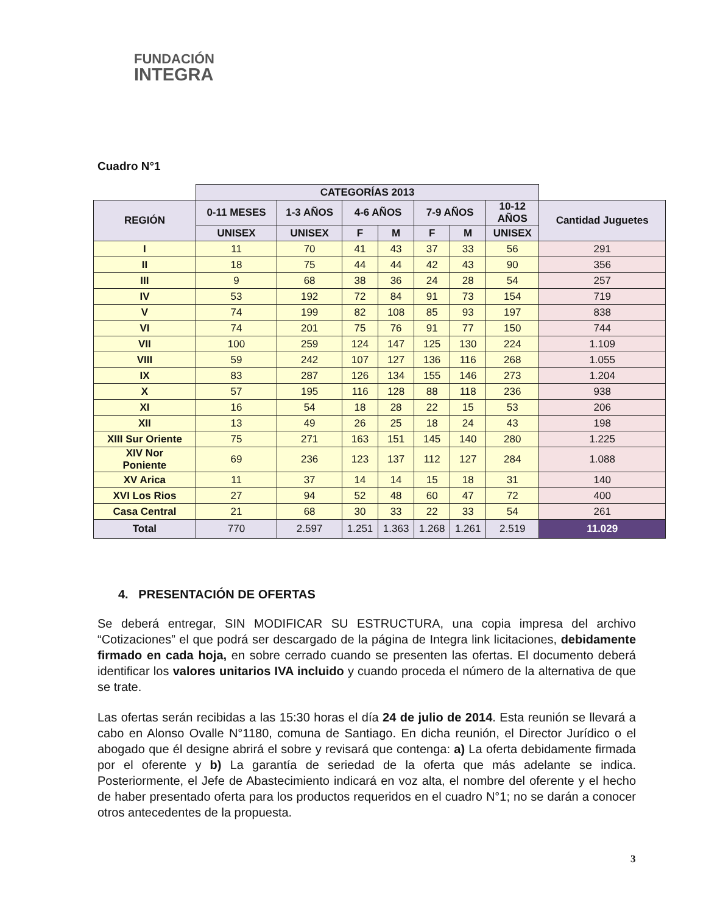FUNDACIÓN
INTEGRA
Cuadro N°1
| | CATEGORÍAS 2013 | | | | | | | |
| --- | --- | --- | --- | --- | --- | --- | --- | --- |
| REGIÓN | 0-11 MESES | 1-3 AÑOS | 4-6 AÑOS | | 7-9 AÑOS | | 10-12 AÑOS | Cantidad Juguetes |
| | UNISEX | UNISEX | F | M | F | M | UNISEX | |
| I | 11 | 70 | 41 | 43 | 37 | 33 | 56 | 291 |
| II | 18 | 75 | 44 | 44 | 42 | 43 | 90 | 356 |
| III | 9 | 68 | 38 | 36 | 24 | 28 | 54 | 257 |
| IV | 53 | 192 | 72 | 84 | 91 | 73 | 154 | 719 |
| V | 74 | 199 | 82 | 108 | 85 | 93 | 197 | 838 |
| VI | 74 | 201 | 75 | 76 | 91 | 77 | 150 | 744 |
| VII | 100 | 259 | 124 | 147 | 125 | 130 | 224 | 1.109 |
| VIII | 59 | 242 | 107 | 127 | 136 | 116 | 268 | 1.055 |
| IX | 83 | 287 | 126 | 134 | 155 | 146 | 273 | 1.204 |
| X | 57 | 195 | 116 | 128 | 88 | 118 | 236 | 938 |
| XI | 16 | 54 | 18 | 28 | 22 | 15 | 53 | 206 |
| XII | 13 | 49 | 26 | 25 | 18 | 24 | 43 | 198 |
| XIII Sur Oriente | 75 | 271 | 163 | 151 | 145 | 140 | 280 | 1.225 |
| XIV Nor Poniente | 69 | 236 | 123 | 137 | 112 | 127 | 284 | 1.088 |
| XV Arica | 11 | 37 | 14 | 14 | 15 | 18 | 31 | 140 |
| XVI Los Rios | 27 | 94 | 52 | 48 | 60 | 47 | 72 | 400 |
| Casa Central | 21 | 68 | 30 | 33 | 22 | 33 | 54 | 261 |
| Total | 770 | 2.597 | 1.251 | 1.363 | 1.268 | 1.261 | 2.519 | 11.029 |
4. PRESENTACIÓN DE OFERTAS
Se deberá entregar, SIN MODIFICAR SU ESTRUCTURA, una copia impresa del archivo “Cotizaciones” el que podrá ser descargado de la página de Integra link licitaciones, debidamente firmado en cada hoja, en sobre cerrado cuando se presenten las ofertas. El documento deberá identificar los valores unitarios IVA incluido y cuando proceda el número de la alternativa de que se trate.
Las ofertas serán recibidas a las 15:30 horas el día 24 de julio de 2014. Esta reunión se llevará a cabo en Alonso Ovalle N°1180, comuna de Santiago. En dicha reunión, el Director Jurídico o el abogado que él designe abrirá el sobre y revisará que contenga: a) La oferta debidamente firmada por el oferente y b) La garantía de seriedad de la oferta que más adelante se indica. Posteriormente, el Jefe de Abastecimiento indicará en voz alta, el nombre del oferente y el hecho de haber presentado oferta para los productos requeridos en el cuadro N°1; no se darán a conocer otros antecedentes de la propuesta.
3